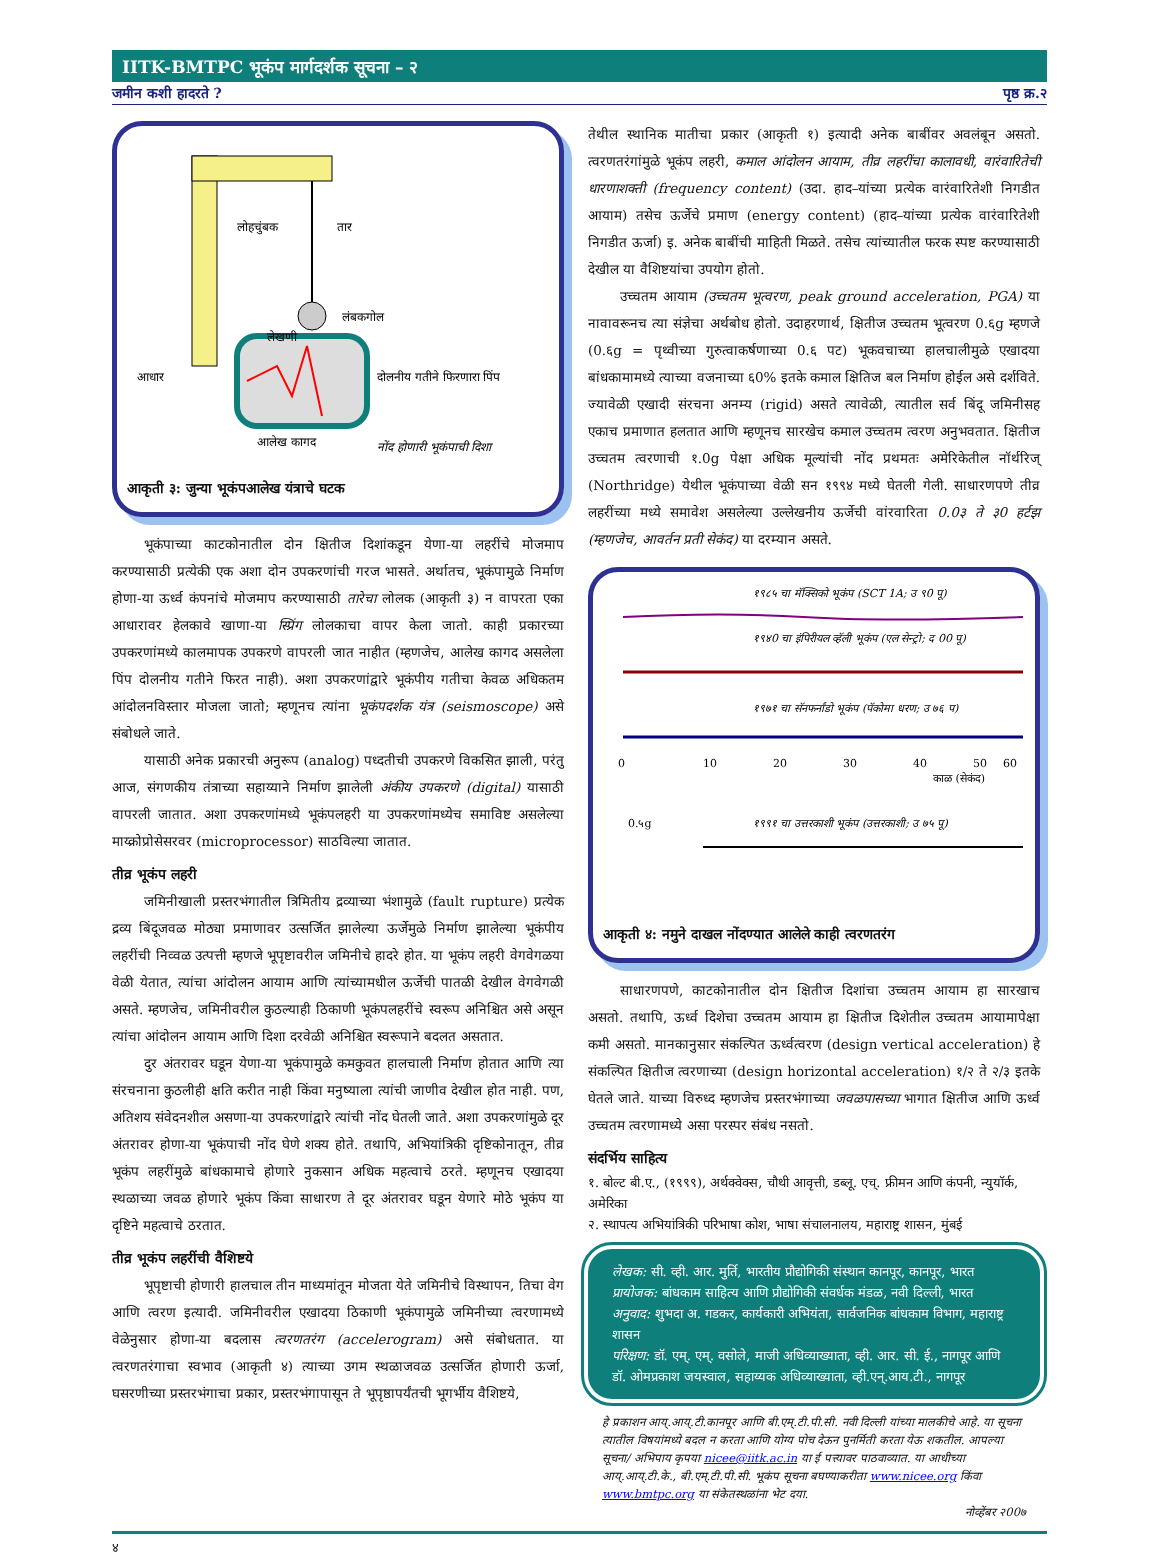IITK-BMTPC भूकंप मार्गदर्शक सूचना – २
जमीन कशी हादरते ? पृष्ठ क्र.२
लोहचुंबक
तार
लंबकगोल
लेखणी
आधार
दोलनीय गतीने फिरणारा पिंप
आलेख कागद
नोंद होणारी भूकंपाची दिशा
आकृती ३: जुन्या भूकंपआलेख यंत्राचे घटक
भूकंपाच्या काटकोनातील दोन क्षितीज दिशांकडून येणा-या लहरींचे मोजमाप करण्यासाठी प्रत्येकी एक अशा दोन उपकरणांची गरज भासते. अर्थातच, भूकंपामुळे निर्माण होणा-या ऊर्ध्व कंपनांचे मोजमाप करण्यासाठी तारेचा लोलक (आकृती ३) न वापरता एका आधारावर हेलकावे खाणा-या स्प्रिंग लोलकाचा वापर केला जातो. काही प्रकारच्या उपकरणांमध्ये कालमापक उपकरणे वापरली जात नाहीत (म्हणजेच, आलेख कागद असलेला पिंप दोलनीय गतीने फिरत नाही). अशा उपकरणांद्वारे भूकंपीय गतीचा केवळ अधिकतम आंदोलनविस्तार मोजला जातो; म्हणूनच त्यांना भूकंपदर्शक यंत्र (seismoscope) असे संबोधले जाते.
यासाठी अनेक प्रकारची अनुरूप (analog) पध्दतीची उपकरणे विकसित झाली, परंतु आज, संगणकीय तंत्राच्या सहाय्याने निर्माण झालेली अंकीय उपकरणे (digital) यासाठी वापरली जातात. अशा उपकरणांमध्ये भूकंपलहरी या उपकरणांमध्येच समाविष्ट असलेल्या माय्क्रोप्रोसेसरवर (microprocessor) साठविल्या जातात.
तीव्र भूकंप लहरी
जमिनीखाली प्रस्तरभंगातील त्रिमितीय द्रव्याच्या भंशामुळे (fault rupture) प्रत्येक द्रव्य बिंदूजवळ मोठ्या प्रमाणावर उत्सर्जित झालेल्या ऊर्जेमुळे निर्माण झालेल्या भूकंपीय लहरींची निव्वळ उत्पत्ती म्हणजे भूपृष्टावरील जमिनीचे हादरे होत. या भूकंप लहरी वेगवेगळया वेळी येतात, त्यांचा आंदोलन आयाम आणि त्यांच्यामधील ऊर्जेची पातळी देखील वेगवेगळी असते. म्हणजेच, जमिनीवरील कुठल्याही ठिकाणी भूकंपलहरींचे स्वरूप अनिश्चित असे असून त्यांचा आंदोलन आयाम आणि दिशा दरवेळी अनिश्चित स्वरूपाने बदलत असतात.
दुर अंतरावर घडून येणा-या भूकंपामुळे कमकुवत हालचाली निर्माण होतात आणि त्या संरचनाना कुठलीही क्षति करीत नाही किंवा मनुष्याला त्यांची जाणीव देखील होत नाही. पण, अतिशय संवेदनशील असणा-या उपकरणांद्वारे त्यांची नोंद घेतली जाते. अशा उपकरणांमुळे दूर अंतरावर होणा-या भूकंपाची नोंद घेणे शक्य होते. तथापि, अभियांत्रिकी दृष्टिकोनातून, तीव्र भूकंप लहरींमुळे बांधकामाचे होणारे नुकसान अधिक महत्वाचे ठरते. म्हणूनच एखादया स्थळाच्या जवळ होणारे भूकंप किंवा साधारण ते दूर अंतरावर घडून येणारे मोठे भूकंप या दृष्टिने महत्वाचे ठरतात.
तीव्र भूकंप लहरींची वैशिष्टये
भूपृष्टाची होणारी हालचाल तीन माध्यमांतून मोजता येते जमिनीचे विस्थापन, तिचा वेग आणि त्वरण इत्यादी. जमिनीवरील एखादया ठिकाणी भूकंपामुळे जमिनीच्या त्वरणामध्ये वेळेनुसार होणा-या बदलास त्वरणतरंग (accelerogram) असे संबोधतात. या त्वरणतरंगाचा स्वभाव (आकृती ४) त्याच्या उगम स्थळाजवळ उत्सर्जित होणारी ऊर्जा, घसरणीच्या प्रस्तरभंगाचा प्रकार, प्रस्तरभंगापासून ते भूपृष्ठापर्यंतची भूगर्भीय वैशिष्टये,
तेथील स्थानिक मातीचा प्रकार (आकृती १) इत्यादी अनेक बाबींवर अवलंबून असतो. त्वरणतरंगांमुळे भूकंप लहरी, कमाल आंदोलन आयाम, तीव्र लहरींचा कालावधी, वारंवारितेची धारणाशक्ती (frequency content) (उदा. हाद–यांच्या प्रत्येक वारंवारितेशी निगडीत आयाम) तसेच ऊर्जेचे प्रमाण (energy content) (हाद–यांच्या प्रत्येक वारंवारितेशी निगडीत ऊर्जा) इ. अनेक बाबींची माहिती मिळते. तसेच त्यांच्यातील फरक स्पष्ट करण्यासाठी देखील या वैशिष्टयांचा उपयोग होतो.
उच्चतम आयाम (उच्चतम भूत्वरण, peak ground acceleration, PGA) या नावावरूनच त्या संज्ञेचा अर्थबोध होतो. उदाहरणार्थ, क्षितीज उच्चतम भूत्वरण 0.६g म्हणजे (0.६g = पृथ्वीच्या गुरुत्वाकर्षणाच्या 0.६ पट) भूकवचाच्या हालचालीमुळे एखादया बांधकामामध्ये त्याच्या वजनाच्या ६0% इतके कमाल क्षितिज बल निर्माण होईल असे दर्शविते. ज्यावेळी एखादी संरचना अनम्य (rigid) असते त्यावेळी, त्यातील सर्व बिंदू जमिनीसह एकाच प्रमाणात हलतात आणि म्हणूनच सारखेच कमाल उच्चतम त्वरण अनुभवतात. क्षितीज उच्चतम त्वरणाची १.0g पेक्षा अधिक मूल्यांची नोंद प्रथमतः अमेरिकेतील नॉर्थरिज् (Northridge) येथील भूकंपाच्या वेळी सन १९९४ मध्ये घेतली गेली. साधारणपणे तीव्र लहरींच्या मध्ये समावेश असलेल्या उल्लेखनीय ऊर्जेची वांरवारिता 0.0३ ते ३0 हर्टझ (म्हणजेच, आवर्तन प्रती सेकंद) या दरम्यान असते.
१९८५ चा मॅक्सिको भूकंप (SCT 1A; उ ९0 पू)
१९४0 चा इंपिरीयल व्हॅली भूकंप (एल सेन्ट्रो; द 00 पू)
१९७१ चा सॅनफर्नांडो भूकंप (पॅकोमा धरण; उ ७६ प)
0
10
20
30
40
50
60
काळ (सेकंद)
0.५g
१९९१ चा उत्तरकाशी भूकंप (उत्तरकाशी; उ ७५ पू)
आकृती ४: नमुने दाखल नोंदण्यात आलेले काही त्वरणतरंग
साधारणपणे, काटकोनातील दोन क्षितीज दिशांचा उच्चतम आयाम हा सारखाच असतो. तथापि, ऊर्ध्व दिशेचा उच्चतम आयाम हा क्षितीज दिशेतील उच्चतम आयामापेक्षा कमी असतो. मानकानुसार संकल्पित ऊर्ध्वत्वरण (design vertical acceleration) हे संकल्पित क्षितीज त्वरणाच्या (design horizontal acceleration) १/२ ते २/३ इतके घेतले जाते. याच्या विरुध्द म्हणजेच प्रस्तरभंगाच्या जवळपासच्या भागात क्षितीज आणि ऊर्ध्व उच्चतम त्वरणामध्ये असा परस्पर संबंध नसतो.
संदर्भिय साहित्य
१. बोल्ट बी.ए., (१९९९), अर्थक्वेक्स, चौथी आवृत्ती, डब्लू. एच्. फ्रीमन आणि कंपनी, न्युयॉर्क, अमेरिका
२. स्थापत्य अभियांत्रिकी परिभाषा कोश, भाषा संचालनालय, महाराष्ट्र शासन, मुंबई
लेखक: सी. व्ही. आर. मुर्ति, भारतीय प्रौद्योगिकी संस्थान कानपूर, कानपूर, भारत
प्रायोजक: बांधकाम साहित्य आणि प्रौद्योगिकी संवर्धक मंडळ, नवी दिल्ली, भारत
अनुवाद: शुभदा अ. गडकर, कार्यकारी अभियंता, सार्वजनिक बांधकाम विभाग, महाराष्ट्र शासन
परिक्षण: डॉ. एम्. एम्. वसोले, माजी अधिव्याख्याता, व्ही. आर. सी. ई., नागपूर आणि डॉ. ओमप्रकाश जयस्वाल, सहाय्यक अधिव्याख्याता, व्ही.एन्.आय.टी., नागपूर
हे प्रकाशन आय्.आय्.टी.कानपूर आणि बी.एम्.टी.पी.सी. नवी दिल्ली यांच्या मालकीचे आहे. या सूचना त्यातील विषयांमध्ये बदल न करता आणि योग्य पोच देऊन पुनर्मिती करता येऊ शकतील. आपल्या सूचना/ अभिपाय कृपया nicee@iitk.ac.in या ई पत्त्यावर पाठवाव्यात. या आधीच्या आय्.आय्.टी.के., बी.एम्.टी.पी.सी. भूकंप सूचना बघण्याकरीता www.nicee.org किंवा www.bmtpc.org या संकेतस्थळांना भेट दया.
नोव्हेंबर २00७
४